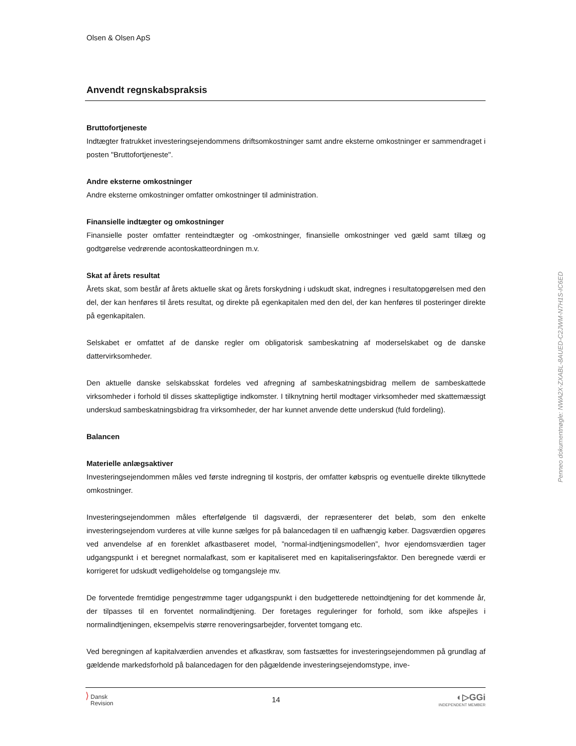Olsen & Olsen ApS
Anvendt regnskabspraksis
Bruttofortjeneste
Indtægter fratrukket investeringsejendommens driftsomkostninger samt andre eksterne omkostninger er sammendraget i posten "Bruttofortjeneste".
Andre eksterne omkostninger
Andre eksterne omkostninger omfatter omkostninger til administration.
Finansielle indtægter og omkostninger
Finansielle poster omfatter renteindtægter og -omkostninger, finansielle omkostninger ved gæld samt tillæg og godtgørelse vedrørende acontoskatteordningen m.v.
Skat af årets resultat
Årets skat, som består af årets aktuelle skat og årets forskydning i udskudt skat, indregnes i resultatopgørelsen med den del, der kan henføres til årets resultat, og direkte på egenkapitalen med den del, der kan henføres til posteringer direkte på egenkapitalen.
Selskabet er omfattet af de danske regler om obligatorisk sambeskatning af moderselskabet og de danske dattervirksomheder.
Den aktuelle danske selskabsskat fordeles ved afregning af sambeskatningsbidrag mellem de sambeskattede virksomheder i forhold til disses skattepligtige indkomster. I tilknytning hertil modtager virksomheder med skattemæssigt underskud sambeskatningsbidrag fra virksomheder, der har kunnet anvende dette underskud (fuld fordeling).
Balancen
Materielle anlægsaktiver
Investeringsejendommen måles ved første indregning til kostpris, der omfatter købspris og eventuelle direkte tilknyttede omkostninger.
Investeringsejendommen måles efterfølgende til dagsværdi, der repræsenterer det beløb, som den enkelte investeringsejendom vurderes at ville kunne sælges for på balancedagen til en uafhængig køber. Dagsværdien opgøres ved anvendelse af en forenklet afkastbaseret model, ”normal-indtjeningsmodellen”, hvor ejendomsværdien tager udgangspunkt i et beregnet normalafkast, som er kapitaliseret med en kapitaliseringsfaktor. Den beregnede værdi er korrigeret for udskudt vedligeholdelse og tomgangsleje mv.
De forventede fremtidige pengestrømme tager udgangspunkt i den budgetterede nettoindtjening for det kommende år, der tilpasses til en forventet normalindtjening. Der foretages reguleringer for forhold, som ikke afspejles i normalindtjeningen, eksempelvis større renoveringsarbejder, forventet tomgang etc.
Ved beregningen af kapitalværdien anvendes et afkastkrav, som fastsættes for investeringsejendommen på grundlag af gældende markedsforhold på balancedagen for den pågældende investeringsejendomstype, inve-
⟩ Dansk
Revision
14
◐▷GGi
INDEPENDENT MEMBER
Penneo dokumentnøgle: NWA2X-ZXABL-8AUED-C2JWM-N7H1S-IC6ED